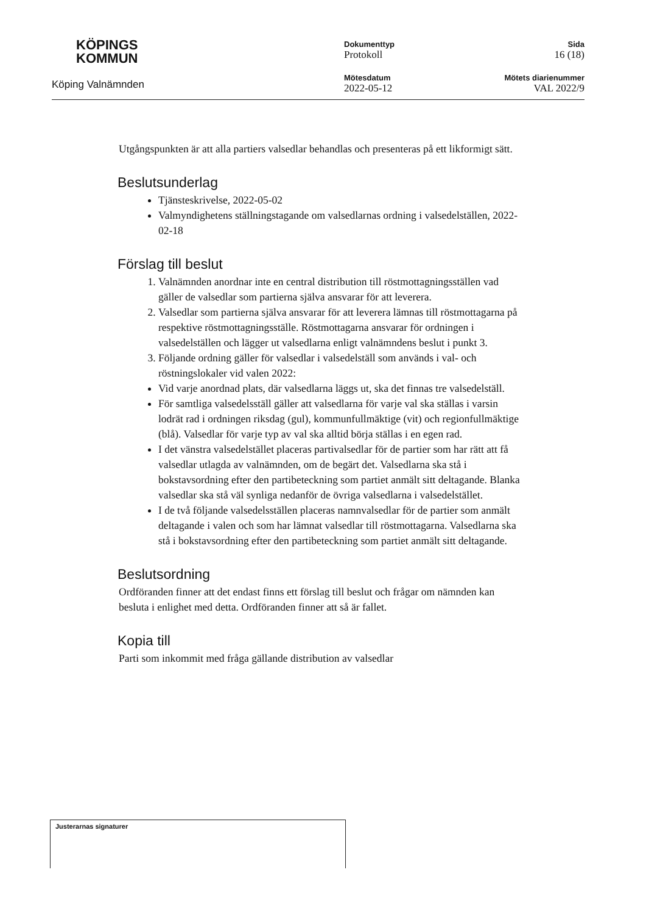KÖPINGS
KOMMUN
Köping Valnämnden
Dokumenttyp
Protokoll
Mötesdatum
2022-05-12
Sida
16 (18)
Mötets diarienummer
VAL 2022/9
Utgångspunkten är att alla partiers valsedlar behandlas och presenteras på ett likformigt sätt.
Beslutsunderlag
Tjänsteskrivelse, 2022-05-02
Valmyndighetens ställningstagande om valsedlarnas ordning i valsedelställen, 2022-02-18
Förslag till beslut
1. Valnämnden anordnar inte en central distribution till röstmottagningsställen vad gäller de valsedlar som partierna själva ansvarar för att leverera.
2. Valsedlar som partierna själva ansvarar för att leverera lämnas till röstmottagarna på respektive röstmottagningsställe. Röstmottagarna ansvarar för ordningen i valsedelställen och lägger ut valsedlarna enligt valnämndens beslut i punkt 3.
3. Följande ordning gäller för valsedlar i valsedelställ som används i val- och röstningslokaler vid valen 2022:
Vid varje anordnad plats, där valsedlarna läggs ut, ska det finnas tre valsedelställ.
För samtliga valsedelsställ gäller att valsedlarna för varje val ska ställas i varsin lodrät rad i ordningen riksdag (gul), kommunfullmäktige (vit) och regionfullmäktige (blå). Valsedlar för varje typ av val ska alltid börja ställas i en egen rad.
I det vänstra valsedelstället placeras partivalsedlar för de partier som har rätt att få valsedlar utlagda av valnämnden, om de begärt det. Valsedlarna ska stå i bokstavsordning efter den partibeteckning som partiet anmält sitt deltagande. Blanka valsedlar ska stå väl synliga nedanför de övriga valsedlarna i valsedelstället.
I de två följande valsedelsställen placeras namnvalsedlar för de partier som anmält deltagande i valen och som har lämnat valsedlar till röstmottagarna. Valsedlarna ska stå i bokstavsordning efter den partibeteckning som partiet anmält sitt deltagande.
Beslutsordning
Ordföranden finner att det endast finns ett förslag till beslut och frågar om nämnden kan besluta i enlighet med detta. Ordföranden finner att så är fallet.
Kopia till
Parti som inkommit med fråga gällande distribution av valsedlar
Justerarnas signaturer